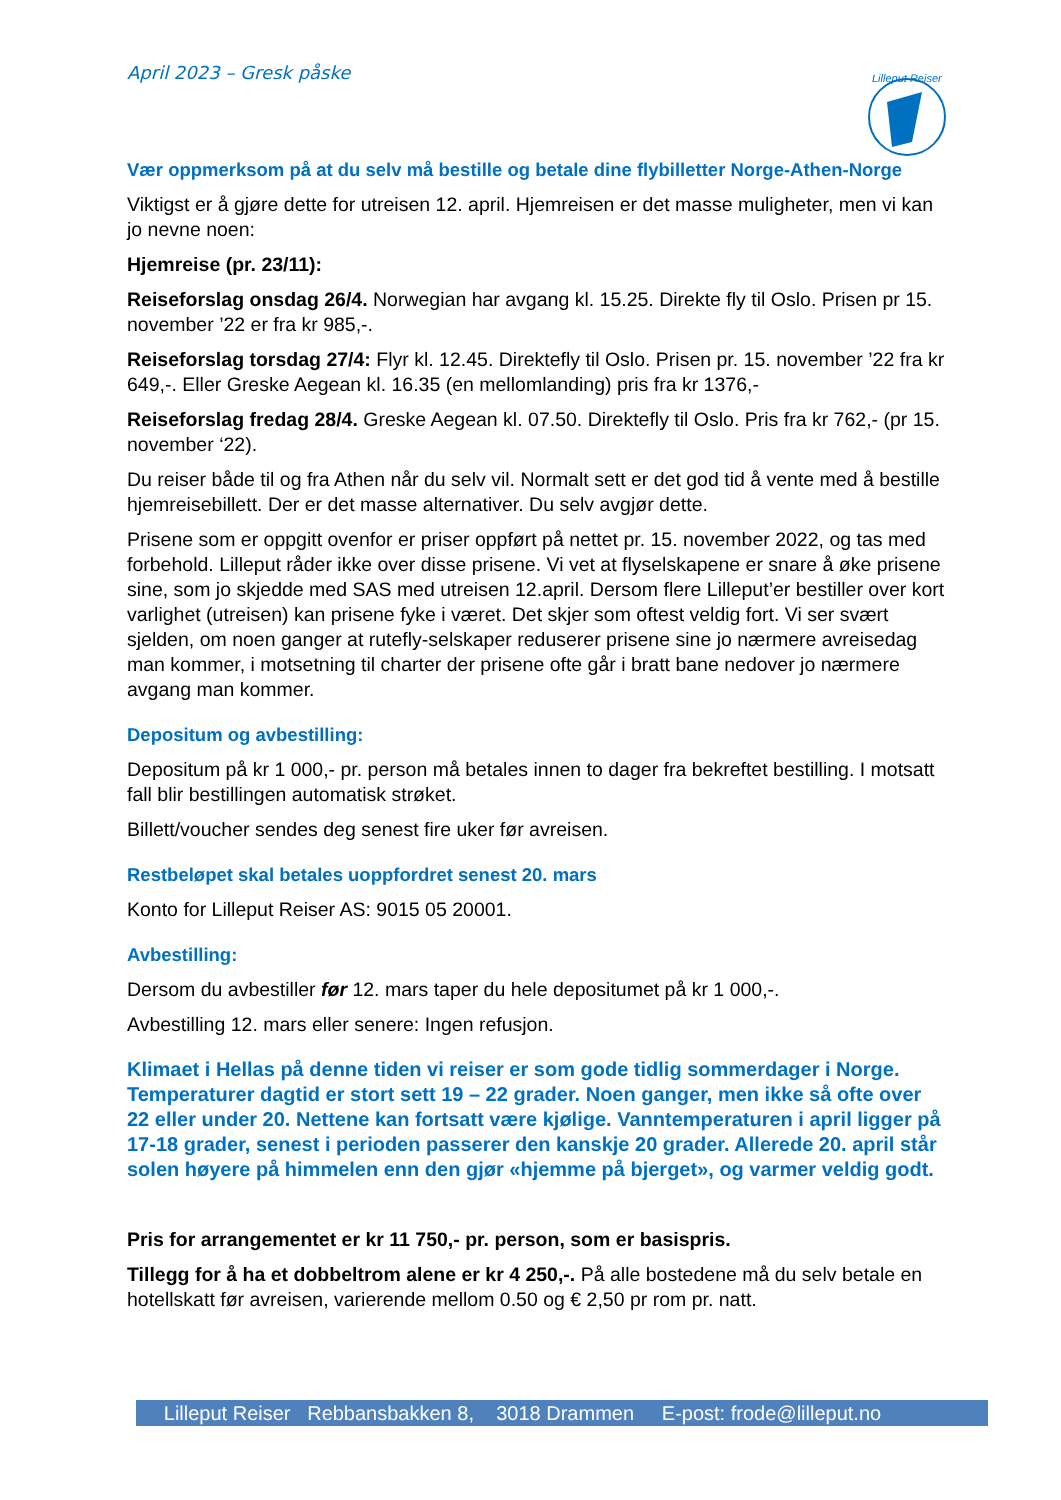April 2023 – Gresk påske
Lilleput Reiser
Vær oppmerksom på at du selv må bestille og betale dine flybilletter Norge-Athen-Norge
Viktigst er å gjøre dette for utreisen 12. april. Hjemreisen er det masse muligheter, men vi kan jo nevne noen:
Hjemreise (pr. 23/11):
Reiseforslag onsdag 26/4. Norwegian har avgang kl. 15.25. Direkte fly til Oslo. Prisen pr 15. november ’22 er fra kr 985,-.
Reiseforslag torsdag 27/4: Flyr kl. 12.45. Direktefly til Oslo. Prisen pr. 15. november ’22 fra kr 649,-. Eller Greske Aegean kl. 16.35 (en mellomlanding) pris fra kr 1376,-
Reiseforslag fredag 28/4. Greske Aegean kl. 07.50. Direktefly til Oslo. Pris fra kr 762,- (pr 15. november ‘22).
Du reiser både til og fra Athen når du selv vil. Normalt sett er det god tid å vente med å bestille hjemreisebillett. Der er det masse alternativer. Du selv avgjør dette.
Prisene som er oppgitt ovenfor er priser oppført på nettet pr. 15. november 2022, og tas med forbehold. Lilleput råder ikke over disse prisene. Vi vet at flyselskapene er snare å øke prisene sine, som jo skjedde med SAS med utreisen 12.april. Dersom flere Lilleput’er bestiller over kort varlighet (utreisen) kan prisene fyke i været. Det skjer som oftest veldig fort. Vi ser svært sjelden, om noen ganger at rutefly-selskaper reduserer prisene sine jo nærmere avreisedag man kommer, i motsetning til charter der prisene ofte går i bratt bane nedover jo nærmere avgang man kommer.
Depositum og avbestilling:
Depositum på kr 1 000,- pr. person må betales innen to dager fra bekreftet bestilling. I motsatt fall blir bestillingen automatisk strøket.
Billett/voucher sendes deg senest fire uker før avreisen.
Restbeløpet skal betales uoppfordret senest 20. mars
Konto for Lilleput Reiser AS: 9015 05 20001.
Avbestilling:
Dersom du avbestiller før 12. mars taper du hele depositumet på kr 1 000,-.
Avbestilling 12. mars eller senere: Ingen refusjon.
Klimaet i Hellas på denne tiden vi reiser er som gode tidlig sommerdager i Norge. Temperaturer dagtid er stort sett 19 – 22 grader. Noen ganger, men ikke så ofte over 22 eller under 20. Nettene kan fortsatt være kjølige. Vanntemperaturen i april ligger på 17-18 grader, senest i perioden passerer den kanskje 20 grader. Allerede 20. april står solen høyere på himmelen enn den gjør «hjemme på bjerget», og varmer veldig godt.
Pris for arrangementet er kr 11 750,- pr. person, som er basispris.
Tillegg for å ha et dobbeltrom alene er kr 4 250,-. På alle bostedene må du selv betale en hotellskatt før avreisen, varierende mellom 0.50 og € 2,50 pr rom pr. natt.
Lilleput Reiser Rebbansbakken 8, 3018 Drammen E-post: frode@lilleput.no